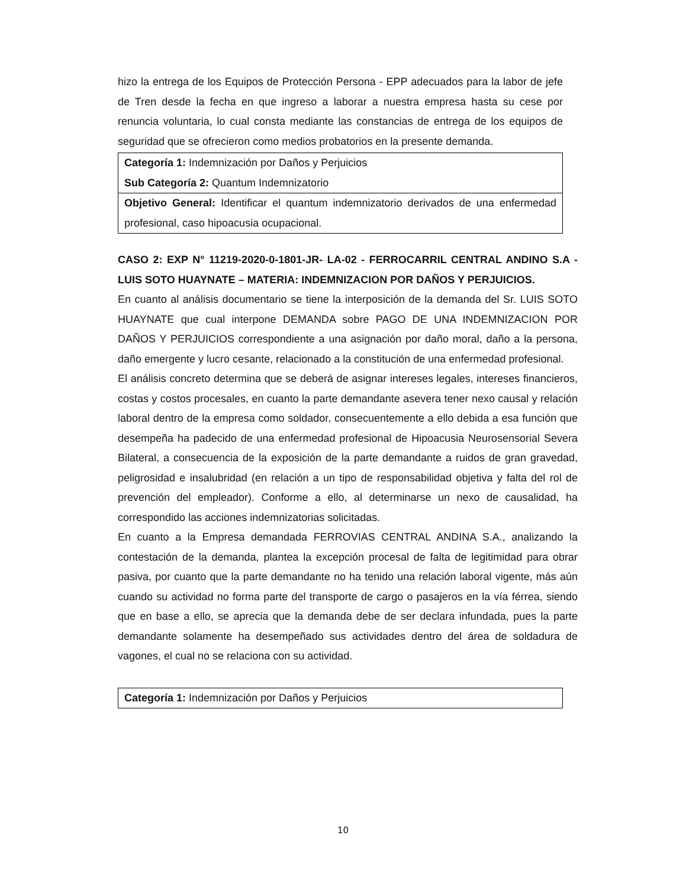hizo la entrega de los Equipos de Protección Persona - EPP adecuados para la labor de jefe de Tren desde la fecha en que ingreso a laborar a nuestra empresa hasta su cese por renuncia voluntaria, lo cual consta mediante las constancias de entrega de los equipos de seguridad que se ofrecieron como medios probatorios en la presente demanda.
| Categoría 1: Indemnización por Daños y Perjuicios |
| Sub Categoría 2: Quantum Indemnizatorio |
| Objetivo General: Identificar el quantum indemnizatorio derivados de una enfermedad profesional, caso hipoacusia ocupacional. |
CASO 2: EXP N° 11219-2020-0-1801-JR- LA-02 - FERROCARRIL CENTRAL ANDINO S.A -LUIS SOTO HUAYNATE – MATERIA: INDEMNIZACION POR DAÑOS Y PERJUICIOS.
En cuanto al análisis documentario se tiene la interposición de la demanda del Sr. LUIS SOTO HUAYNATE que cual interpone DEMANDA sobre PAGO DE UNA INDEMNIZACION POR DAÑOS Y PERJUICIOS correspondiente a una asignación por daño moral, daño a la persona, daño emergente y lucro cesante, relacionado a la constitución de una enfermedad profesional.
El análisis concreto determina que se deberá de asignar intereses legales, intereses financieros, costas y costos procesales, en cuanto la parte demandante asevera tener nexo causal y relación laboral dentro de la empresa como soldador, consecuentemente a ello debida a esa función que desempeña ha padecido de una enfermedad profesional de Hipoacusia Neurosensorial Severa Bilateral, a consecuencia de la exposición de la parte demandante a ruidos de gran gravedad, peligrosidad e insalubridad (en relación a un tipo de responsabilidad objetiva y falta del rol de prevención del empleador). Conforme a ello, al determinarse un nexo de causalidad, ha correspondido las acciones indemnizatorias solicitadas.
En cuanto a la Empresa demandada FERROVIAS CENTRAL ANDINA S.A., analizando la contestación de la demanda, plantea la excepción procesal de falta de legitimidad para obrar pasiva, por cuanto que la parte demandante no ha tenido una relación laboral vigente, más aún cuando su actividad no forma parte del transporte de cargo o pasajeros en la vía férrea, siendo que en base a ello, se aprecia que la demanda debe de ser declara infundada, pues la parte demandante solamente ha desempeñado sus actividades dentro del área de soldadura de vagones, el cual no se relaciona con su actividad.
| Categoría 1: Indemnización por Daños y Perjuicios |
10